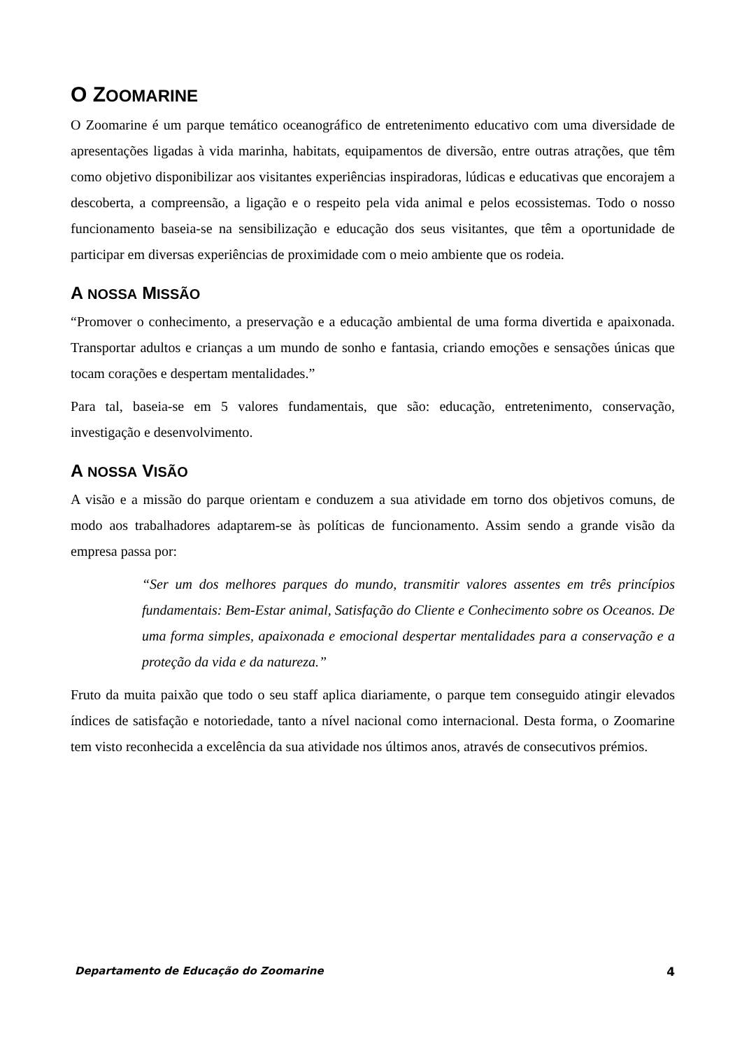O ZOOMARINE
O Zoomarine é um parque temático oceanográfico de entretenimento educativo com uma diversidade de apresentações ligadas à vida marinha, habitats, equipamentos de diversão, entre outras atrações, que têm como objetivo disponibilizar aos visitantes experiências inspiradoras, lúdicas e educativas que encorajem a descoberta, a compreensão, a ligação e o respeito pela vida animal e pelos ecossistemas. Todo o nosso funcionamento baseia-se na sensibilização e educação dos seus visitantes, que têm a oportunidade de participar em diversas experiências de proximidade com o meio ambiente que os rodeia.
A NOSSA MISSÃO
“Promover o conhecimento, a preservação e a educação ambiental de uma forma divertida e apaixonada. Transportar adultos e crianças a um mundo de sonho e fantasia, criando emoções e sensações únicas que tocam corações e despertam mentalidades.”
Para tal, baseia-se em 5 valores fundamentais, que são: educação, entretenimento, conservação, investigação e desenvolvimento.
A NOSSA VISÃO
A visão e a missão do parque orientam e conduzem a sua atividade em torno dos objetivos comuns, de modo aos trabalhadores adaptarem-se às políticas de funcionamento. Assim sendo a grande visão da empresa passa por:
“Ser um dos melhores parques do mundo, transmitir valores assentes em três princípios fundamentais: Bem-Estar animal, Satisfação do Cliente e Conhecimento sobre os Oceanos. De uma forma simples, apaixonada e emocional despertar mentalidades para a conservação e a proteção da vida e da natureza.”
Fruto da muita paixão que todo o seu staff aplica diariamente, o parque tem conseguido atingir elevados índices de satisfação e notoriedade, tanto a nível nacional como internacional. Desta forma, o Zoomarine tem visto reconhecida a excelência da sua atividade nos últimos anos, através de consecutivos prémios.
Departamento de Educação do Zoomarine 4